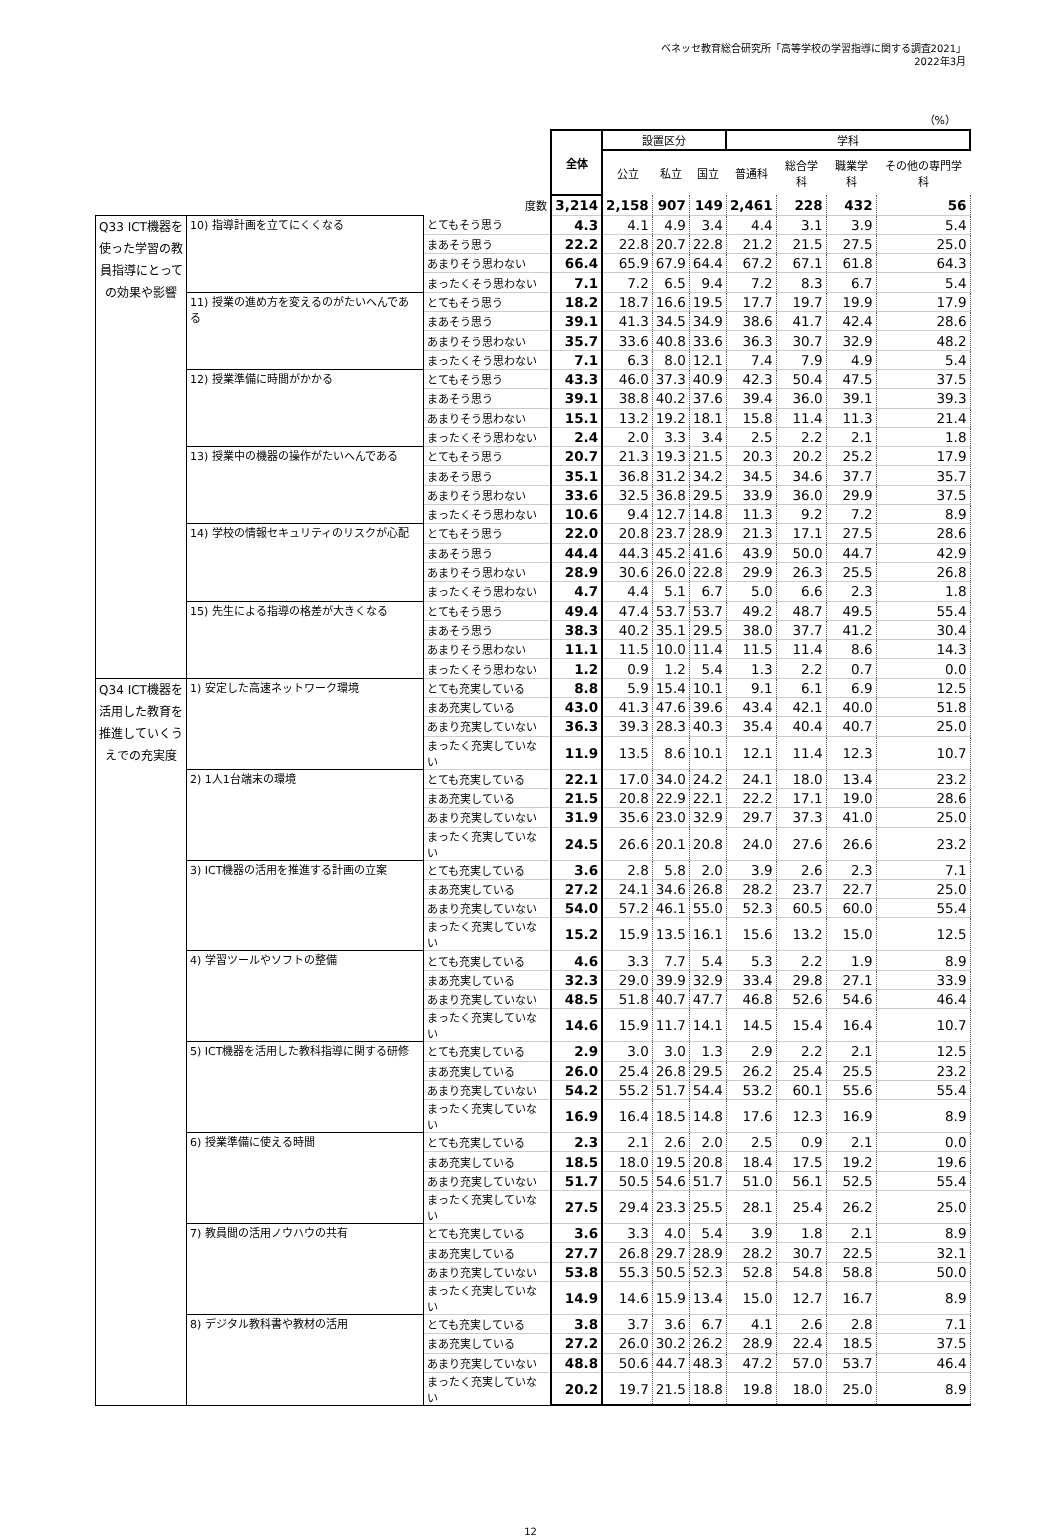ベネッセ教育総合研究所「高等学校の学習指導に関する調査2021」
2022年3月
（%）
| | | | 全体 | 設置区分 | | | 学科 | | | |
| | | | | 公立 | 私立 | 国立 | 普通科 | 総合学科 | 職業学科 | その他の専門学科 |
| 度数 | | | 3,214 | 2,158 | 907 | 149 | 2,461 | 228 | 432 | 56 |
| Q33 ICT機器を使った学習の教員指導にとっての効果や影響 | 10) 指導計画を立てにくくなる | とてもそう思う | 4.3 | 4.1 | 4.9 | 3.4 | 4.4 | 3.1 | 3.9 | 5.4 |
| | | まあそう思う | 22.2 | 22.8 | 20.7 | 22.8 | 21.2 | 21.5 | 27.5 | 25.0 |
| | | あまりそう思わない | 66.4 | 65.9 | 67.9 | 64.4 | 67.2 | 67.1 | 61.8 | 64.3 |
| | | まったくそう思わない | 7.1 | 7.2 | 6.5 | 9.4 | 7.2 | 8.3 | 6.7 | 5.4 |
| | 11) 授業の進め方を変えるのがたいへんである | とてもそう思う | 18.2 | 18.7 | 16.6 | 19.5 | 17.7 | 19.7 | 19.9 | 17.9 |
| | | まあそう思う | 39.1 | 41.3 | 34.5 | 34.9 | 38.6 | 41.7 | 42.4 | 28.6 |
| | | あまりそう思わない | 35.7 | 33.6 | 40.8 | 33.6 | 36.3 | 30.7 | 32.9 | 48.2 |
| | | まったくそう思わない | 7.1 | 6.3 | 8.0 | 12.1 | 7.4 | 7.9 | 4.9 | 5.4 |
| | 12) 授業準備に時間がかかる | とてもそう思う | 43.3 | 46.0 | 37.3 | 40.9 | 42.3 | 50.4 | 47.5 | 37.5 |
| | | まあそう思う | 39.1 | 38.8 | 40.2 | 37.6 | 39.4 | 36.0 | 39.1 | 39.3 |
| | | あまりそう思わない | 15.1 | 13.2 | 19.2 | 18.1 | 15.8 | 11.4 | 11.3 | 21.4 |
| | | まったくそう思わない | 2.4 | 2.0 | 3.3 | 3.4 | 2.5 | 2.2 | 2.1 | 1.8 |
| | 13) 授業中の機器の操作がたいへんである | とてもそう思う | 20.7 | 21.3 | 19.3 | 21.5 | 20.3 | 20.2 | 25.2 | 17.9 |
| | | まあそう思う | 35.1 | 36.8 | 31.2 | 34.2 | 34.5 | 34.6 | 37.7 | 35.7 |
| | | あまりそう思わない | 33.6 | 32.5 | 36.8 | 29.5 | 33.9 | 36.0 | 29.9 | 37.5 |
| | | まったくそう思わない | 10.6 | 9.4 | 12.7 | 14.8 | 11.3 | 9.2 | 7.2 | 8.9 |
| | 14) 学校の情報セキュリティのリスクが心配 | とてもそう思う | 22.0 | 20.8 | 23.7 | 28.9 | 21.3 | 17.1 | 27.5 | 28.6 |
| | | まあそう思う | 44.4 | 44.3 | 45.2 | 41.6 | 43.9 | 50.0 | 44.7 | 42.9 |
| | | あまりそう思わない | 28.9 | 30.6 | 26.0 | 22.8 | 29.9 | 26.3 | 25.5 | 26.8 |
| | | まったくそう思わない | 4.7 | 4.4 | 5.1 | 6.7 | 5.0 | 6.6 | 2.3 | 1.8 |
| | 15) 先生による指導の格差が大きくなる | とてもそう思う | 49.4 | 47.4 | 53.7 | 53.7 | 49.2 | 48.7 | 49.5 | 55.4 |
| | | まあそう思う | 38.3 | 40.2 | 35.1 | 29.5 | 38.0 | 37.7 | 41.2 | 30.4 |
| | | あまりそう思わない | 11.1 | 11.5 | 10.0 | 11.4 | 11.5 | 11.4 | 8.6 | 14.3 |
| | | まったくそう思わない | 1.2 | 0.9 | 1.2 | 5.4 | 1.3 | 2.2 | 0.7 | 0.0 |
| Q34 ICT機器を活用した教育を推進していくうえでの充実度 | 1) 安定した高速ネットワーク環境 | とても充実している | 8.8 | 5.9 | 15.4 | 10.1 | 9.1 | 6.1 | 6.9 | 12.5 |
| | | まあ充実している | 43.0 | 41.3 | 47.6 | 39.6 | 43.4 | 42.1 | 40.0 | 51.8 |
| | | あまり充実していない | 36.3 | 39.3 | 28.3 | 40.3 | 35.4 | 40.4 | 40.7 | 25.0 |
| | | まったく充実していない | 11.9 | 13.5 | 8.6 | 10.1 | 12.1 | 11.4 | 12.3 | 10.7 |
| | 2) 1人1台端末の環境 | とても充実している | 22.1 | 17.0 | 34.0 | 24.2 | 24.1 | 18.0 | 13.4 | 23.2 |
| | | まあ充実している | 21.5 | 20.8 | 22.9 | 22.1 | 22.2 | 17.1 | 19.0 | 28.6 |
| | | あまり充実していない | 31.9 | 35.6 | 23.0 | 32.9 | 29.7 | 37.3 | 41.0 | 25.0 |
| | | まったく充実していない | 24.5 | 26.6 | 20.1 | 20.8 | 24.0 | 27.6 | 26.6 | 23.2 |
| | 3) ICT機器の活用を推進する計画の立案 | とても充実している | 3.6 | 2.8 | 5.8 | 2.0 | 3.9 | 2.6 | 2.3 | 7.1 |
| | | まあ充実している | 27.2 | 24.1 | 34.6 | 26.8 | 28.2 | 23.7 | 22.7 | 25.0 |
| | | あまり充実していない | 54.0 | 57.2 | 46.1 | 55.0 | 52.3 | 60.5 | 60.0 | 55.4 |
| | | まったく充実していない | 15.2 | 15.9 | 13.5 | 16.1 | 15.6 | 13.2 | 15.0 | 12.5 |
| | 4) 学習ツールやソフトの整備 | とても充実している | 4.6 | 3.3 | 7.7 | 5.4 | 5.3 | 2.2 | 1.9 | 8.9 |
| | | まあ充実している | 32.3 | 29.0 | 39.9 | 32.9 | 33.4 | 29.8 | 27.1 | 33.9 |
| | | あまり充実していない | 48.5 | 51.8 | 40.7 | 47.7 | 46.8 | 52.6 | 54.6 | 46.4 |
| | | まったく充実していない | 14.6 | 15.9 | 11.7 | 14.1 | 14.5 | 15.4 | 16.4 | 10.7 |
| | 5) ICT機器を活用した教科指導に関する研修 | とても充実している | 2.9 | 3.0 | 3.0 | 1.3 | 2.9 | 2.2 | 2.1 | 12.5 |
| | | まあ充実している | 26.0 | 25.4 | 26.8 | 29.5 | 26.2 | 25.4 | 25.5 | 23.2 |
| | | あまり充実していない | 54.2 | 55.2 | 51.7 | 54.4 | 53.2 | 60.1 | 55.6 | 55.4 |
| | | まったく充実していない | 16.9 | 16.4 | 18.5 | 14.8 | 17.6 | 12.3 | 16.9 | 8.9 |
| | 6) 授業準備に使える時間 | とても充実している | 2.3 | 2.1 | 2.6 | 2.0 | 2.5 | 0.9 | 2.1 | 0.0 |
| | | まあ充実している | 18.5 | 18.0 | 19.5 | 20.8 | 18.4 | 17.5 | 19.2 | 19.6 |
| | | あまり充実していない | 51.7 | 50.5 | 54.6 | 51.7 | 51.0 | 56.1 | 52.5 | 55.4 |
| | | まったく充実していない | 27.5 | 29.4 | 23.3 | 25.5 | 28.1 | 25.4 | 26.2 | 25.0 |
| | 7) 教員間の活用ノウハウの共有 | とても充実している | 3.6 | 3.3 | 4.0 | 5.4 | 3.9 | 1.8 | 2.1 | 8.9 |
| | | まあ充実している | 27.7 | 26.8 | 29.7 | 28.9 | 28.2 | 30.7 | 22.5 | 32.1 |
| | | あまり充実していない | 53.8 | 55.3 | 50.5 | 52.3 | 52.8 | 54.8 | 58.8 | 50.0 |
| | | まったく充実していない | 14.9 | 14.6 | 15.9 | 13.4 | 15.0 | 12.7 | 16.7 | 8.9 |
| | 8) デジタル教科書や教材の活用 | とても充実している | 3.8 | 3.7 | 3.6 | 6.7 | 4.1 | 2.6 | 2.8 | 7.1 |
| | | まあ充実している | 27.2 | 26.0 | 30.2 | 26.2 | 28.9 | 22.4 | 18.5 | 37.5 |
| | | あまり充実していない | 48.8 | 50.6 | 44.7 | 48.3 | 47.2 | 57.0 | 53.7 | 46.4 |
| | | まったく充実していない | 20.2 | 19.7 | 21.5 | 18.8 | 19.8 | 18.0 | 25.0 | 8.9 |
12